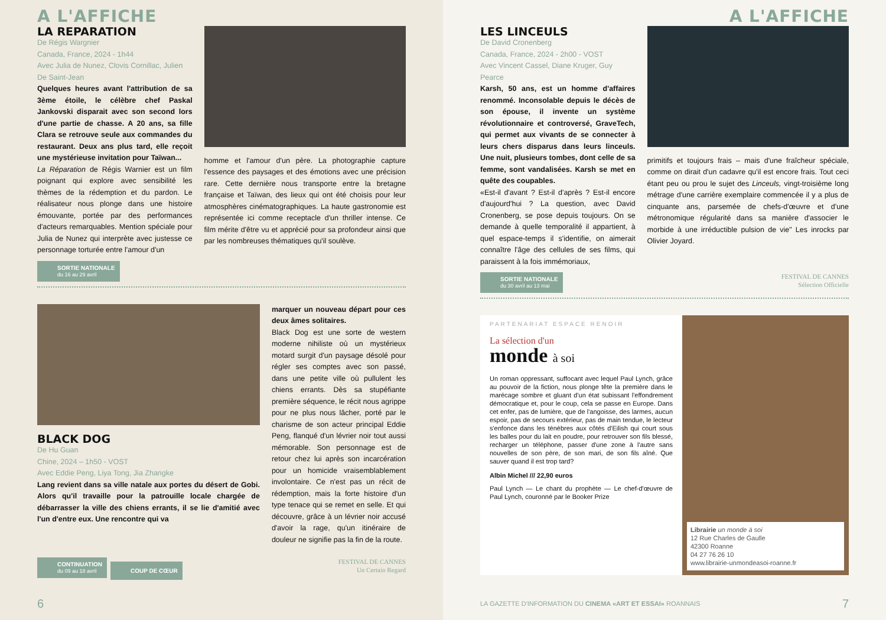A L'AFFICHE
LA REPARATION
De Régis Wargnier
Canada, France, 2024 - 1h44
Avec Julia de Nunez, Clovis Cornillac, Julien De Saint-Jean
Quelques heures avant l'attribution de sa 3ème étoile, le célèbre chef Paskal Jankovski disparait avec son second lors d'une partie de chasse. A 20 ans, sa fille Clara se retrouve seule aux commandes du restaurant. Deux ans plus tard, elle reçoit une mystérieuse invitation pour Taïwan...
La Réparation de Régis Warnier est un film poignant qui explore avec sensibilité les thèmes de la rédemption et du pardon. Le réalisateur nous plonge dans une histoire émouvante, portée par des performances d'acteurs remarquables. Mention spéciale pour Julia de Nunez qui interprète avec justesse ce personnage torturée entre l'amour d'un
homme et l'amour d'un père. La photographie capture l'essence des paysages et des émotions avec une précision rare. Cette dernière nous transporte entre la bretagne française et Taïwan, des lieux qui ont été choisis pour leur atmosphères cinématographiques. La haute gastronomie est représentée ici comme receptacle d'un thriller intense. Ce film mérite d'être vu et apprécié pour sa profondeur ainsi que par les nombreuses thématiques qu'il soulève.
SORTIE NATIONALE
du 16 au 29 avril
BLACK DOG
De Hu Guan
Chine, 2024 – 1h50 - VOST
Avec Eddie Peng, Liya Tong, Jia Zhangke
Lang revient dans sa ville natale aux portes du désert de Gobi. Alors qu'il travaille pour la patrouille locale chargée de débarrasser la ville des chiens errants, il se lie d'amitié avec l'un d'entre eux. Une rencontre qui va
marquer un nouveau départ pour ces deux âmes solitaires.
Black Dog est une sorte de western moderne nihiliste où un mystérieux motard surgit d'un paysage désolé pour régler ses comptes avec son passé, dans une petite ville où pullulent les chiens errants. Dès sa stupéfiante première séquence, le récit nous agrippe pour ne plus nous lâcher, porté par le charisme de son acteur principal Eddie Peng, flanqué d'un lévrier noir tout aussi mémorable. Son personnage est de retour chez lui après son incarcération pour un homicide vraisemblablement involontaire. Ce n'est pas un récit de rédemption, mais la forte histoire d'un type tenace qui se remet en selle. Et qui découvre, grâce à un lévrier noir accusé d'avoir la rage, qu'un itinéraire de douleur ne signifie pas la fin de la route.
CONTINUATION
du 09 au 18 avril COUP DE CŒUR
FESTIVAL DE CANNES
Un Certain Regard
6
A L'AFFICHE
LES LINCEULS
De David Cronenberg
Canada, France, 2024 - 2h00 - VOST
Avec Vincent Cassel, Diane Kruger, Guy Pearce
Karsh, 50 ans, est un homme d'affaires renommé. Inconsolable depuis le décès de son épouse, il invente un système révolutionnaire et controversé, GraveTech, qui permet aux vivants de se connecter à leurs chers disparus dans leurs linceuls. Une nuit, plusieurs tombes, dont celle de sa femme, sont vandalisées. Karsh se met en quête des coupables.
«Est-il d'avant ? Est-il d'après ? Est-il encore d'aujourd'hui ? La question, avec David Cronenberg, se pose depuis toujours. On se demande à quelle temporalité il appartient, à quel espace-temps il s'identifie, on aimerait connaître l'âge des cellules de ses films, qui paraissent à la fois immémoriaux,
primitifs et toujours frais – mais d'une fraîcheur spéciale, comme on dirait d'un cadavre qu'il est encore frais. Tout ceci étant peu ou prou le sujet des Linceuls, vingt-troisième long métrage d'une carrière exemplaire commencée il y a plus de cinquante ans, parsemée de chefs-d'œuvre et d'une métronomique régularité dans sa manière d'associer le morbide à une irréductible pulsion de vie" Les inrocks par Olivier Joyard.
SORTIE NATIONALE
du 30 avril au 13 mai
FESTIVAL DE CANNES
Sélection Officielle
PARTENARIAT ESPACE RENOIR
La sélection d'un
monde à soi
Un roman oppressant, suffocant avec lequel Paul Lynch, grâce au pouvoir de la fiction, nous plonge tête la première dans le marécage sombre et gluant d'un état subissant l'effondrement démocratique et, pour le coup, cela se passe en Europe. Dans cet enfer, pas de lumière, que de l'angoisse, des larmes, aucun espoir, pas de secours extérieur, pas de main tendue, le lecteur s'enfonce dans les ténèbres aux côtés d'Eilish qui court sous les balles pour du lait en poudre, pour retrouver son fils blessé, recharger un téléphone, passer d'une zone à l'autre sans nouvelles de son père, de son mari, de son fils aîné. Que sauver quand il est trop tard?
Albin Michel /// 22,90 euros
Paul Lynch — Le chant du prophète — Le chef-d'œuvre de Paul Lynch, couronné par le Booker Prize
Librairie un monde à soi
12 Rue Charles de Gaulle
42300 Roanne
04 27 76 26 10
www.librairie-unmondeasoi-roanne.fr
LA GAZETTE D'INFORMATION DU CINEMA «ART ET ESSAI» ROANNAIS 7